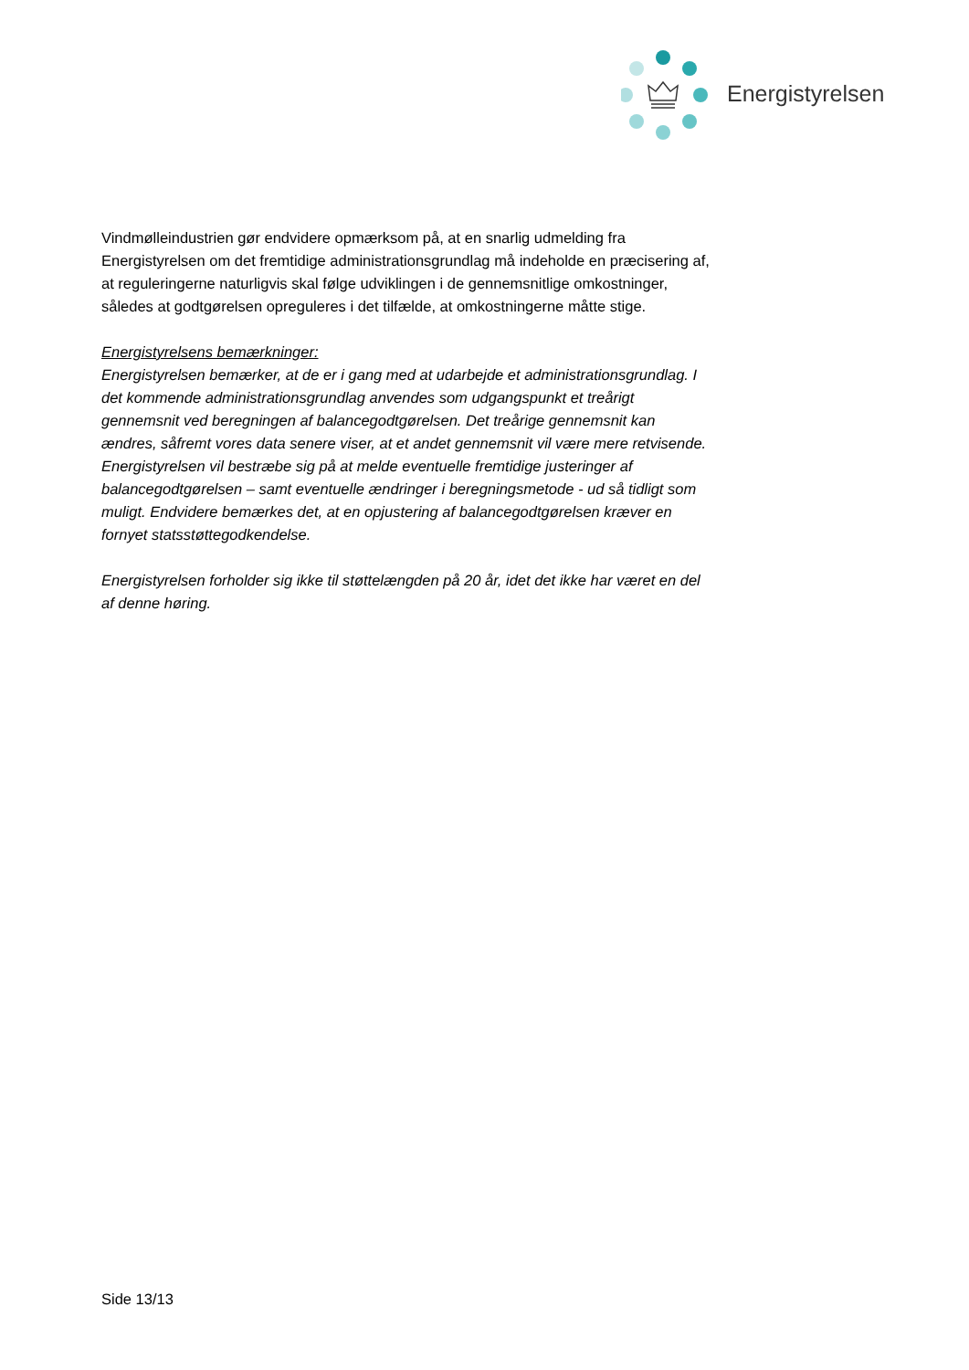Energistyrelsen
Vindmølleindustrien gør endvidere opmærksom på, at en snarlig udmelding fra Energistyrelsen om det fremtidige administrationsgrundlag må indeholde en præcisering af, at reguleringerne naturligvis skal følge udviklingen i de gennemsnitlige omkostninger, således at godtgørelsen opreguleres i det tilfælde, at omkostningerne måtte stige.
Energistyrelsens bemærkninger:
Energistyrelsen bemærker, at de er i gang med at udarbejde et administrationsgrundlag. I det kommende administrationsgrundlag anvendes som udgangspunkt et treårigt gennemsnit ved beregningen af balancegodtgørelsen. Det treårige gennemsnit kan ændres, såfremt vores data senere viser, at et andet gennemsnit vil være mere retvisende. Energistyrelsen vil bestræbe sig på at melde eventuelle fremtidige justeringer af balancegodtgørelsen – samt eventuelle ændringer i beregningsmetode - ud så tidligt som muligt. Endvidere bemærkes det, at en opjustering af balancegodtgørelsen kræver en fornyet statsstøttegodkendelse.
Energistyrelsen forholder sig ikke til støttelængden på 20 år, idet det ikke har været en del af denne høring.
Side 13/13